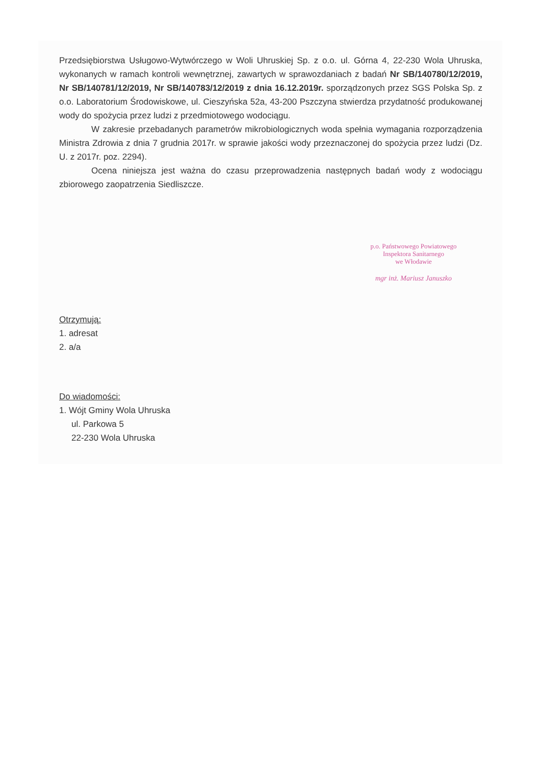Przedsiębiorstwa Usługowo-Wytwórczego w Woli Uhruskiej Sp. z o.o. ul. Górna 4, 22-230 Wola Uhruska, wykonanych w ramach kontroli wewnętrznej, zawartych w sprawozdaniach z badań Nr SB/140780/12/2019, Nr SB/140781/12/2019, Nr SB/140783/12/2019 z dnia 16.12.2019r. sporządzonych przez SGS Polska Sp. z o.o. Laboratorium Środowiskowe, ul. Cieszyńska 52a, 43-200 Pszczyna stwierdza przydatność produkowanej wody do spożycia przez ludzi z przedmiotowego wodociągu.
W zakresie przebadanych parametrów mikrobiologicznych woda spełnia wymagania rozporządzenia Ministra Zdrowia z dnia 7 grudnia 2017r. w sprawie jakości wody przeznaczonej do spożycia przez ludzi (Dz. U. z 2017r. poz. 2294).
Ocena niniejsza jest ważna do czasu przeprowadzenia następnych badań wody z wodociągu zbiorowego zaopatrzenia Siedliszcze.
p.o. Państwowego Powiatowego
Inspektora Sanitarnego
we Włodawie
mgr inż. Mariusz Januszko
Otrzymują:
1. adresat
2. a/a
Do wiadomości:
1. Wójt Gminy Wola Uhruska
ul. Parkowa 5
22-230 Wola Uhruska